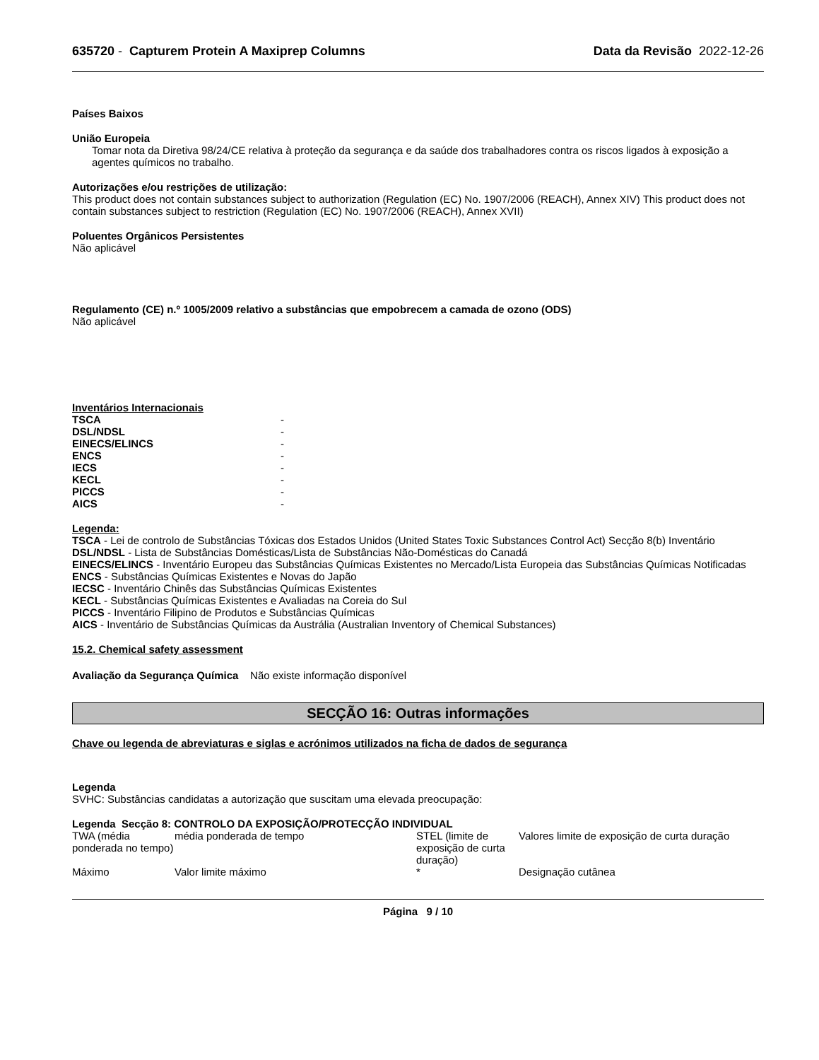635720 - Capturem Protein A Maxiprep Columns Data da Revisão 2022-12-26
Países Baixos
União Europeia
Tomar nota da Diretiva 98/24/CE relativa à proteção da segurança e da saúde dos trabalhadores contra os riscos ligados à exposição a agentes químicos no trabalho.
Autorizações e/ou restrições de utilização:
This product does not contain substances subject to authorization (Regulation (EC) No. 1907/2006 (REACH), Annex XIV) This product does not contain substances subject to restriction (Regulation (EC) No. 1907/2006 (REACH), Annex XVII)
Poluentes Orgânicos Persistentes
Não aplicável
Regulamento (CE) n.º 1005/2009 relativo a substâncias que empobrecem a camada de ozono (ODS)
Não aplicável
Inventários Internacionais
| TSCA | - |
| DSL/NDSL | - |
| EINECS/ELINCS | - |
| ENCS | - |
| IECS | - |
| KECL | - |
| PICCS | - |
| AICS | - |
Legenda:
TSCA - Lei de controlo de Substâncias Tóxicas dos Estados Unidos (United States Toxic Substances Control Act) Secção 8(b) Inventário
DSL/NDSL - Lista de Substâncias Domésticas/Lista de Substâncias Não-Domésticas do Canadá
EINECS/ELINCS - Inventário Europeu das Substâncias Químicas Existentes no Mercado/Lista Europeia das Substâncias Químicas Notificadas
ENCS - Substâncias Químicas Existentes e Novas do Japão
IECSC - Inventário Chinês das Substâncias Químicas Existentes
KECL - Substâncias Químicas Existentes e Avaliadas na Coreia do Sul
PICCS - Inventário Filipino de Produtos e Substâncias Químicas
AICS - Inventário de Substâncias Químicas da Austrália (Australian Inventory of Chemical Substances)
15.2. Chemical safety assessment
Avaliação da Segurança Química Não existe informação disponível
SECÇÃO 16: Outras informações
Chave ou legenda de abreviaturas e siglas e acrónimos utilizados na ficha de dados de segurança
Legenda
SVHC: Substâncias candidatas a autorização que suscitam uma elevada preocupação:
Legenda Secção 8: CONTROLO DA EXPOSIÇÃO/PROTECÇÃO INDIVIDUAL
| TWA (média ponderada no tempo) | média ponderada de tempo | STEL (limite de exposição de curta duração) | Valores limite de exposição de curta duração |
| Máximo | Valor limite máximo | * | Designação cutânea |
Página 9 / 10